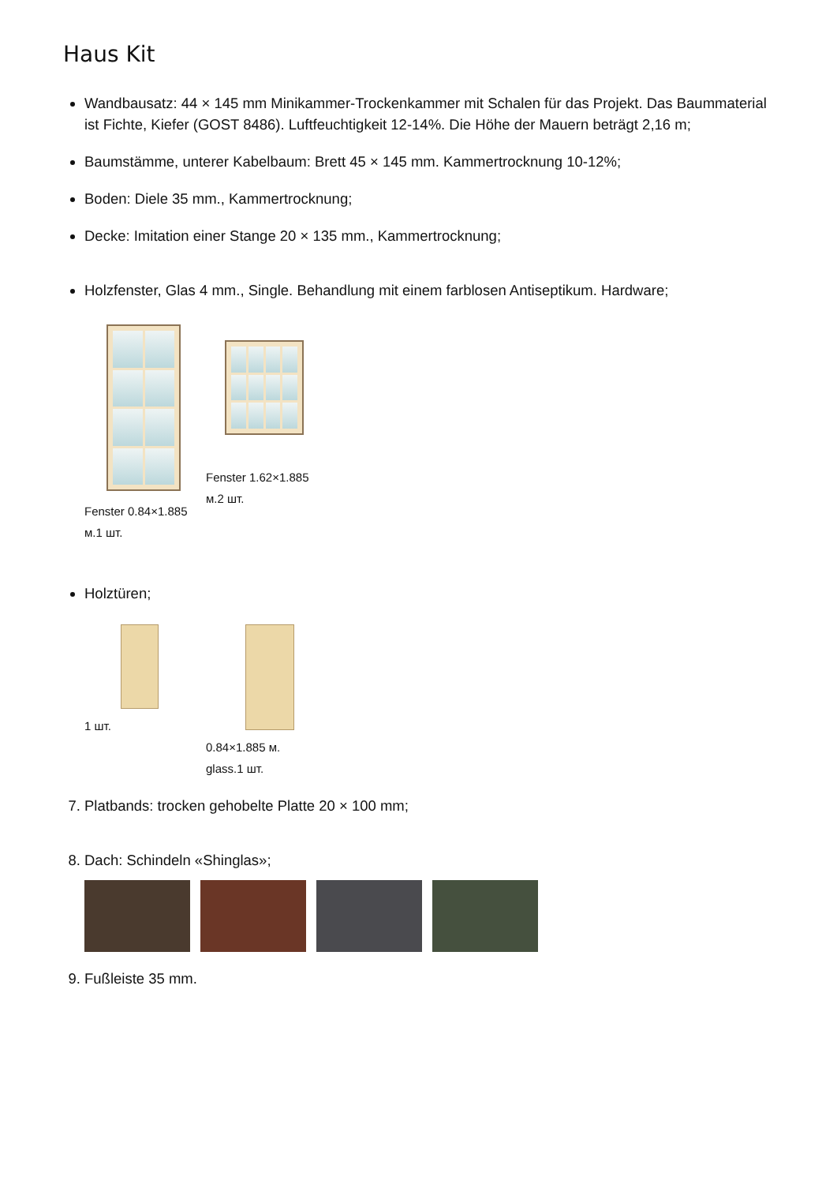Haus Kit
Wandbausatz: 44 × 145 mm Minikammer-Trockenkammer mit Schalen für das Projekt. Das Baummaterial ist Fichte, Kiefer (GOST 8486). Luftfeuchtigkeit 12-14%. Die Höhe der Mauern beträgt 2,16 m;
Baumstämme, unterer Kabelbaum: Brett 45 × 145 mm. Kammertrocknung 10-12%;
Boden: Diele 35 mm., Kammertrocknung;
Decke: Imitation einer Stange 20 × 135 mm., Kammertrocknung;
Holzfenster, Glas 4 mm., Single. Behandlung mit einem farblosen Antiseptikum. Hardware;
Fenster 0.84×1.885 м.1 шт.
Fenster 1.62×1.885 м.2 шт.
Holztüren;
1 шт. 0.84×1.885 м. glass.1 шт.
7. Platbands: trocken gehobelte Platte 20 × 100 mm;
8. Dach: Schindeln «Shinglas»;
9. Fußleiste 35 mm.